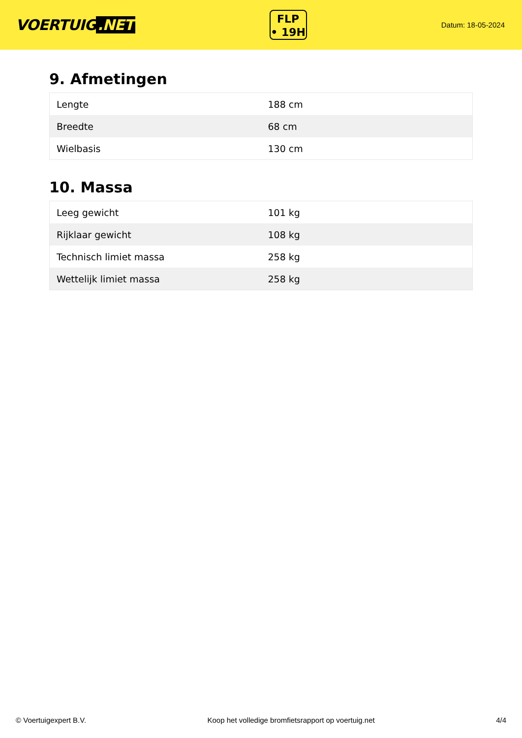VOERTUIG.NET
FLP
• 19H
Datum: 18-05-2024
9. Afmetingen
| Lengte | 188 cm |
| Breedte | 68 cm |
| Wielbasis | 130 cm |
10. Massa
| Leeg gewicht | 101 kg |
| Rijklaar gewicht | 108 kg |
| Technisch limiet massa | 258 kg |
| Wettelijk limiet massa | 258 kg |
© Voertuigexpert B.V. Koop het volledige bromfietsrapport op voertuig.net 4/4